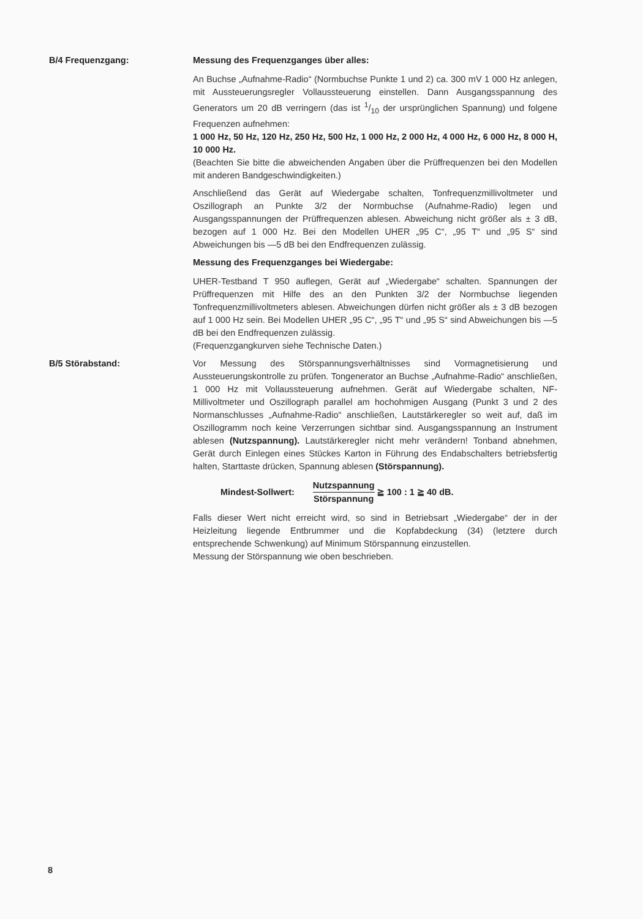B/4 Frequenzgang: Messung des Frequenzganges über alles:
An Buchse „Aufnahme-Radio“ (Normbuchse Punkte 1 und 2) ca. 300 mV 1 000 Hz anlegen, mit Aussteuerungsregler Vollaussteuerung einstellen. Dann Ausgangsspannung des Generators um 20 dB verringern (das ist 1/10 der ursprünglichen Spannung) und folgene Frequenzen aufnehmen:
1 000 Hz, 50 Hz, 120 Hz, 250 Hz, 500 Hz, 1 000 Hz, 2 000 Hz, 4 000 Hz, 6 000 Hz, 8 000 H, 10 000 Hz.
(Beachten Sie bitte die abweichenden Angaben über die Prüffrequenzen bei den Modellen mit anderen Bandgeschwindigkeiten.)
Anschließend das Gerät auf Wiedergabe schalten, Tonfrequenzmillivoltmeter und Oszillograph an Punkte 3/2 der Normbuchse (Aufnahme-Radio) legen und Ausgangsspannungen der Prüffrequenzen ablesen. Abweichung nicht größer als ± 3 dB, bezogen auf 1 000 Hz. Bei den Modellen UHER „95 C“, „95 T“ und „95 S“ sind Abweichungen bis —5 dB bei den Endfrequenzen zulässig.
Messung des Frequenzganges bei Wiedergabe:
UHER-Testband T 950 auflegen, Gerät auf „Wiedergabe“ schalten. Spannungen der Prüffrequenzen mit Hilfe des an den Punkten 3/2 der Normbuchse liegenden Tonfrequenzmillivoltmeters ablesen. Abweichungen dürfen nicht größer als ± 3 dB bezogen auf 1 000 Hz sein. Bei Modellen UHER „95 C“, „95 T“ und „95 S“ sind Abweichungen bis —5 dB bei den Endfrequenzen zulässig.
(Frequenzgangkurven siehe Technische Daten.)
B/5 Störabstand: Vor Messung des Störspannungsverhältnisses sind Vormagnetisierung und Aussteuerungskontrolle zu prüfen. Tongenerator an Buchse „Aufnahme-Radio“ anschließen, 1 000 Hz mit Vollaussteuerung aufnehmen. Gerät auf Wiedergabe schalten, NF-Millivoltmeter und Oszillograph parallel am hochohmigen Ausgang (Punkt 3 und 2 des Normanschlusses „Aufnahme-Radio“ anschließen, Lautstärkeregler so weit auf, daß im Oszillogramm noch keine Verzerrungen sichtbar sind. Ausgangsspannung an Instrument ablesen (Nutzspannung). Lautstärkeregler nicht mehr verändern! Tonband abnehmen, Gerät durch Einlegen eines Stückes Karton in Führung des Endabschalters betriebsfertig halten, Starttaste drücken, Spannung ablesen (Störspannung).
Mindest-Sollwert: Nutzspannung Störspannung ≧ 100 : 1 ≧ 40 dB.
Falls dieser Wert nicht erreicht wird, so sind in Betriebsart „Wiedergabe“ der in der Heizleitung liegende Entbrummer und die Kopfabdeckung (34) (letztere durch entsprechende Schwenkung) auf Minimum Störspannung einzustellen.
Messung der Störspannung wie oben beschrieben.
8